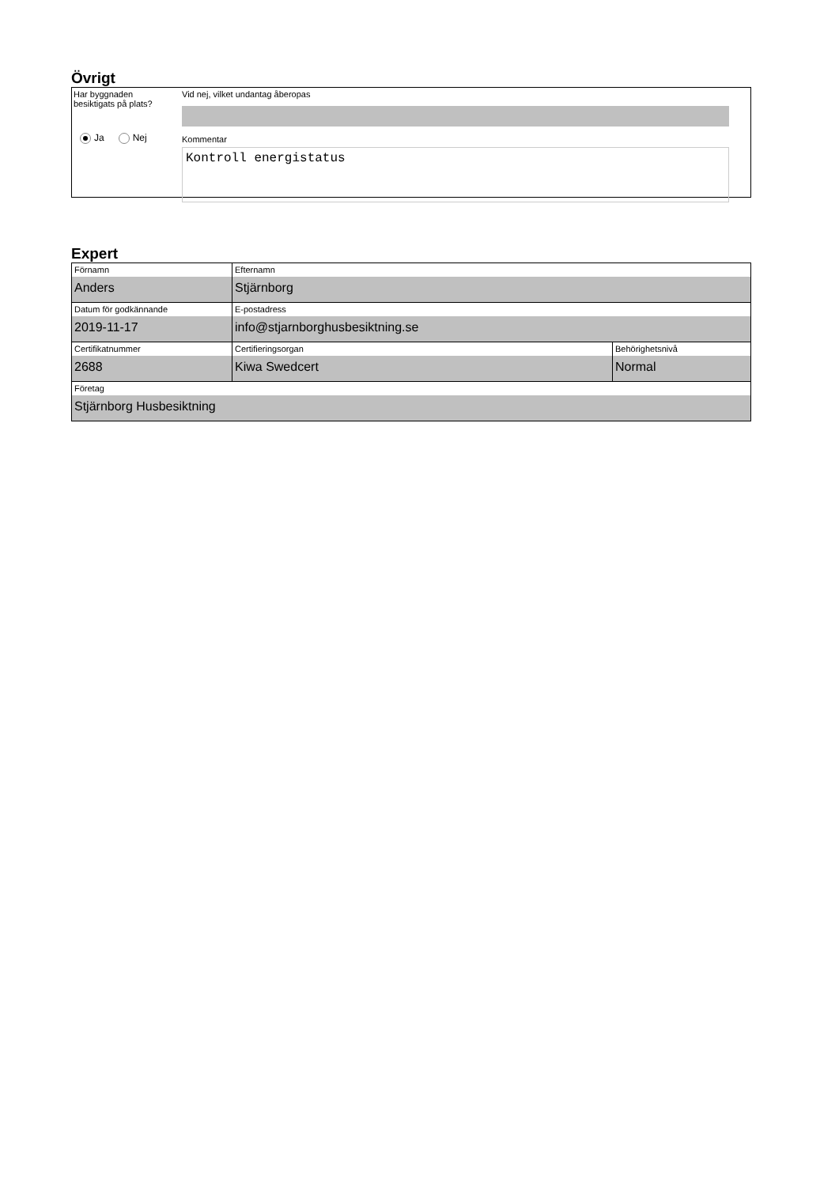Övrigt
Har byggnaden
besiktigats på plats?
Ja Nej
Vid nej, vilket undantag åberopas
Kommentar
Kontroll energistatus
Expert
| Förnamn Anders | Efternamn Stjärnborg | |
| Datum för godkännande 2019-11-17 | E-postadress info@stjarnborghusbesiktning.se | |
| Certifikatnummer 2688 | Certifieringsorgan Kiwa Swedcert | Behörighetsnivå Normal |
| Företag Stjärnborg Husbesiktning | | |